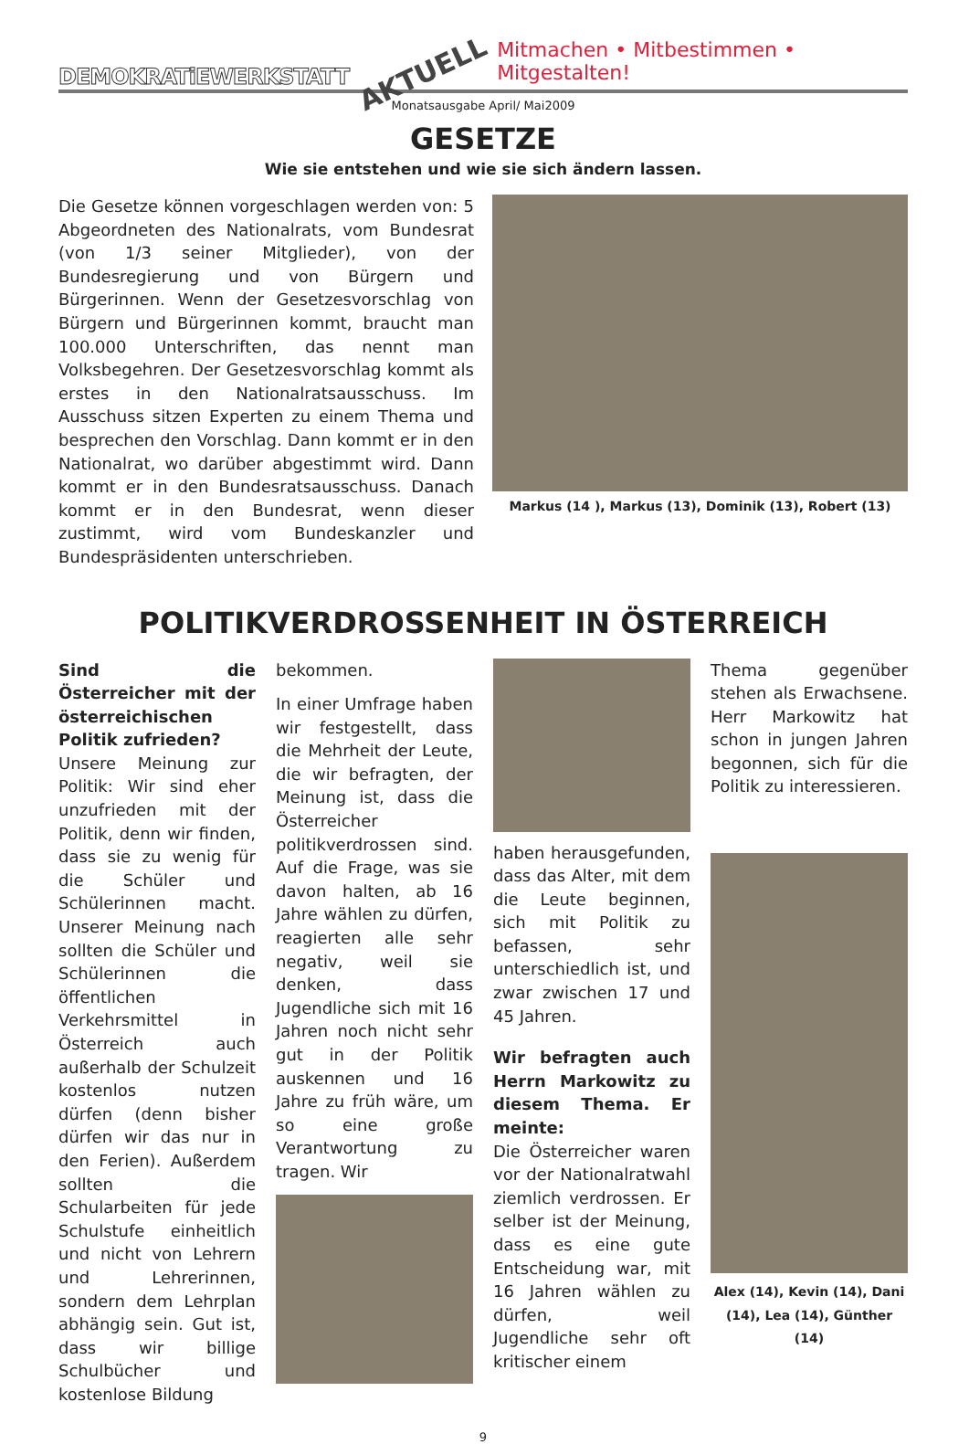DEMOKRATiEWERKSTATT AKTUELL Mitmachen • Mitbestimmen • Mitgestalten!
Monatsausgabe April/ Mai2009
GESETZE
Wie sie entstehen und wie sie sich ändern lassen.
Die Gesetze können vorgeschlagen werden von: 5 Abgeordneten des Nationalrats, vom Bundesrat (von 1/3 seiner Mitglieder), von der Bundesregierung und von Bürgern und Bürgerinnen. Wenn der Gesetzesvorschlag von Bürgern und Bürgerinnen kommt, braucht man 100.000 Unterschriften, das nennt man Volksbegehren. Der Gesetzesvorschlag kommt als erstes in den Nationalratsausschuss. Im Ausschuss sitzen Experten zu einem Thema und besprechen den Vorschlag. Dann kommt er in den Nationalrat, wo darüber abgestimmt wird. Dann kommt er in den Bundesratsausschuss. Danach kommt er in den Bundesrat, wenn dieser zustimmt, wird vom Bundeskanzler und Bundespräsidenten unterschrieben.
Markus (14 ), Markus (13), Dominik (13), Robert (13)
POLITIKVERDROSSENHEIT IN ÖSTERREICH
Sind die Österreicher mit der österreichischen Politik zufrieden?
Unsere Meinung zur Politik: Wir sind eher unzufrieden mit der Politik, denn wir finden, dass sie zu wenig für die Schüler und Schülerinnen macht. Unserer Meinung nach sollten die Schüler und Schülerinnen die öffentlichen Verkehrsmittel in Österreich auch außerhalb der Schulzeit kostenlos nutzen dürfen (denn bisher dürfen wir das nur in den Ferien). Außerdem sollten die Schularbeiten für jede Schulstufe einheitlich und nicht von Lehrern und Lehrerinnen, sondern dem Lehrplan abhängig sein. Gut ist, dass wir billige Schulbücher und kostenlose Bildung
bekommen.
In einer Umfrage haben wir festgestellt, dass die Mehrheit der Leute, die wir befragten, der Meinung ist, dass die Österreicher politikverdrossen sind. Auf die Frage, was sie davon halten, ab 16 Jahre wählen zu dürfen, reagierten alle sehr negativ, weil sie denken, dass Jugendliche sich mit 16 Jahren noch nicht sehr gut in der Politik auskennen und 16 Jahre zu früh wäre, um so eine große Verantwortung zu tragen. Wir
haben herausgefunden, dass das Alter, mit dem die Leute beginnen, sich mit Politik zu befassen, sehr unterschiedlich ist, und zwar zwischen 17 und 45 Jahren.
Wir befragten auch Herrn Markowitz zu diesem Thema. Er meinte:
Die Österreicher waren vor der Nationalratwahl ziemlich verdrossen. Er selber ist der Meinung, dass es eine gute Entscheidung war, mit 16 Jahren wählen zu dürfen, weil Jugendliche sehr oft kritischer einem
Thema gegenüber stehen als Erwachsene. Herr Markowitz hat schon in jungen Jahren begonnen, sich für die Politik zu interessieren.
Alex (14), Kevin (14), Dani (14), Lea (14), Günther (14)
9